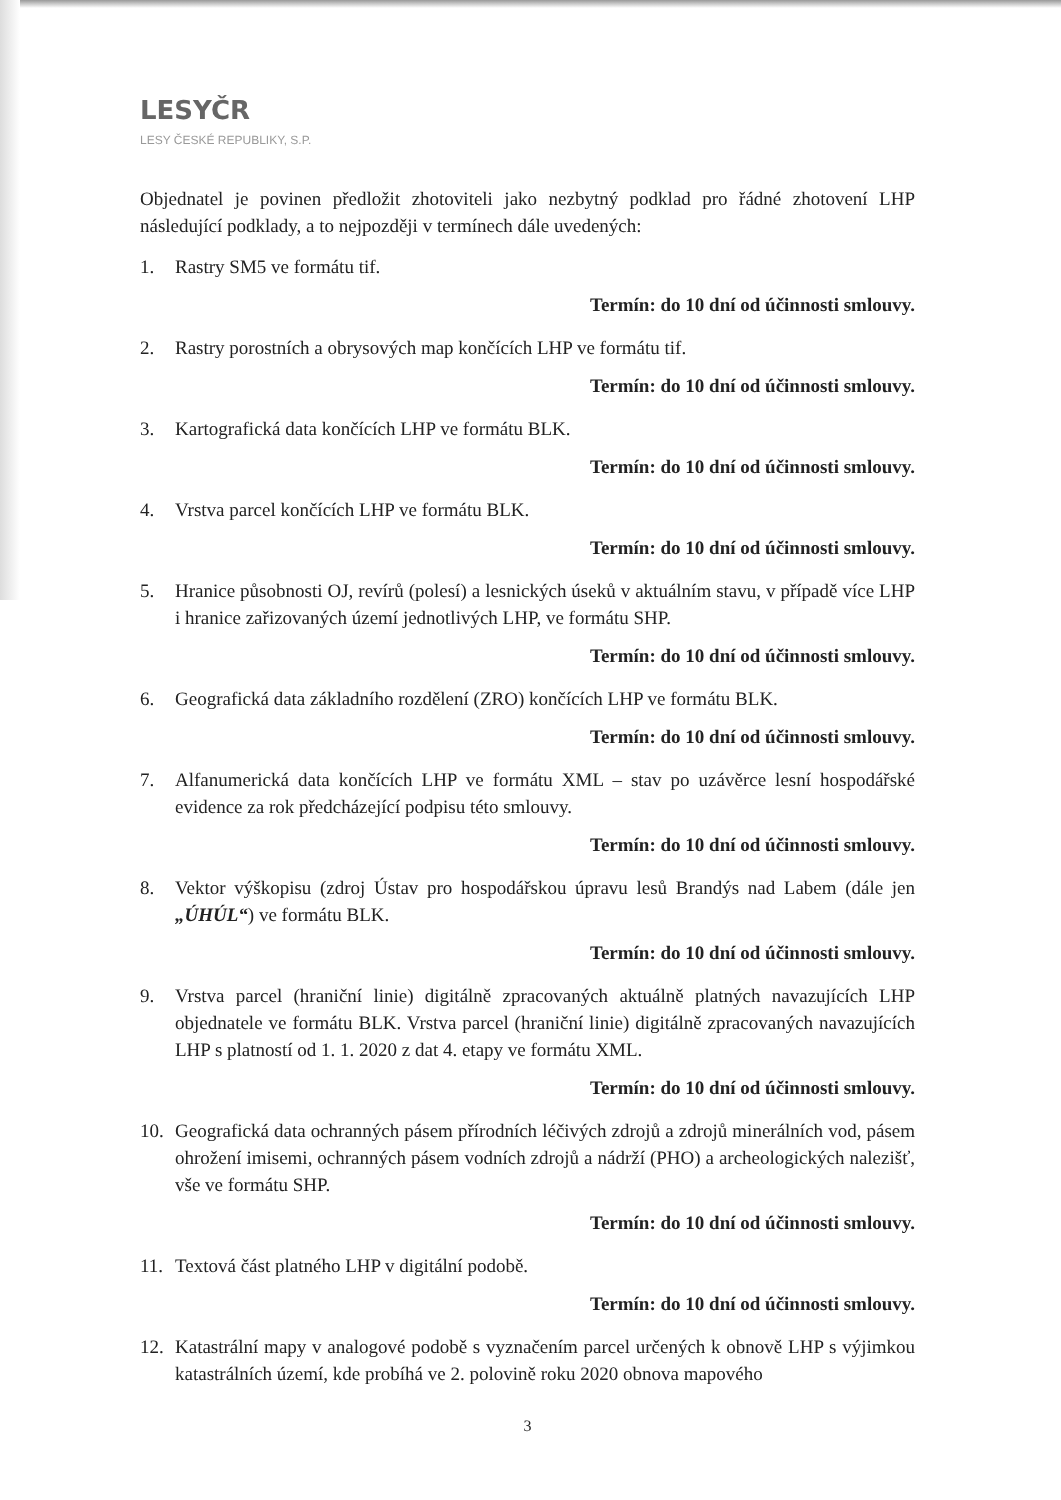LESYČR
LESY ČESKÉ REPUBLIKY, S.P.
Objednatel je povinen předložit zhotoviteli jako nezbytný podklad pro řádné zhotovení LHP následující podklady, a to nejpozději v termínech dále uvedených:
1. Rastry SM5 ve formátu tif.
Termín: do 10 dní od účinnosti smlouvy.
2. Rastry porostních a obrysových map končících LHP ve formátu tif.
Termín: do 10 dní od účinnosti smlouvy.
3. Kartografická data končících LHP ve formátu BLK.
Termín: do 10 dní od účinnosti smlouvy.
4. Vrstva parcel končících LHP ve formátu BLK.
Termín: do 10 dní od účinnosti smlouvy.
5. Hranice působnosti OJ, revírů (polesí) a lesnických úseků v aktuálním stavu, v případě více LHP i hranice zařizovaných území jednotlivých LHP, ve formátu SHP.
Termín: do 10 dní od účinnosti smlouvy.
6. Geografická data základního rozdělení (ZRO) končících LHP ve formátu BLK.
Termín: do 10 dní od účinnosti smlouvy.
7. Alfanumerická data končících LHP ve formátu XML – stav po uzávěrce lesní hospodářské evidence za rok předcházející podpisu této smlouvy.
Termín: do 10 dní od účinnosti smlouvy.
8. Vektor výškopisu (zdroj Ústav pro hospodářskou úpravu lesů Brandýs nad Labem (dále jen „ÚHÚL“) ve formátu BLK.
Termín: do 10 dní od účinnosti smlouvy.
9. Vrstva parcel (hraniční linie) digitálně zpracovaných aktuálně platných navazujících LHP objednatele ve formátu BLK. Vrstva parcel (hraniční linie) digitálně zpracovaných navazujících LHP s platností od 1. 1. 2020 z dat 4. etapy ve formátu XML.
Termín: do 10 dní od účinnosti smlouvy.
10. Geografická data ochranných pásem přírodních léčivých zdrojů a zdrojů minerálních vod, pásem ohrožení imisemi, ochranných pásem vodních zdrojů a nádrží (PHO) a archeologických nalezišť, vše ve formátu SHP.
Termín: do 10 dní od účinnosti smlouvy.
11. Textová část platného LHP v digitální podobě.
Termín: do 10 dní od účinnosti smlouvy.
12. Katastrální mapy v analogové podobě s vyznačením parcel určených k obnově LHP s výjimkou katastrálních území, kde probíhá ve 2. polovině roku 2020 obnova mapového
3